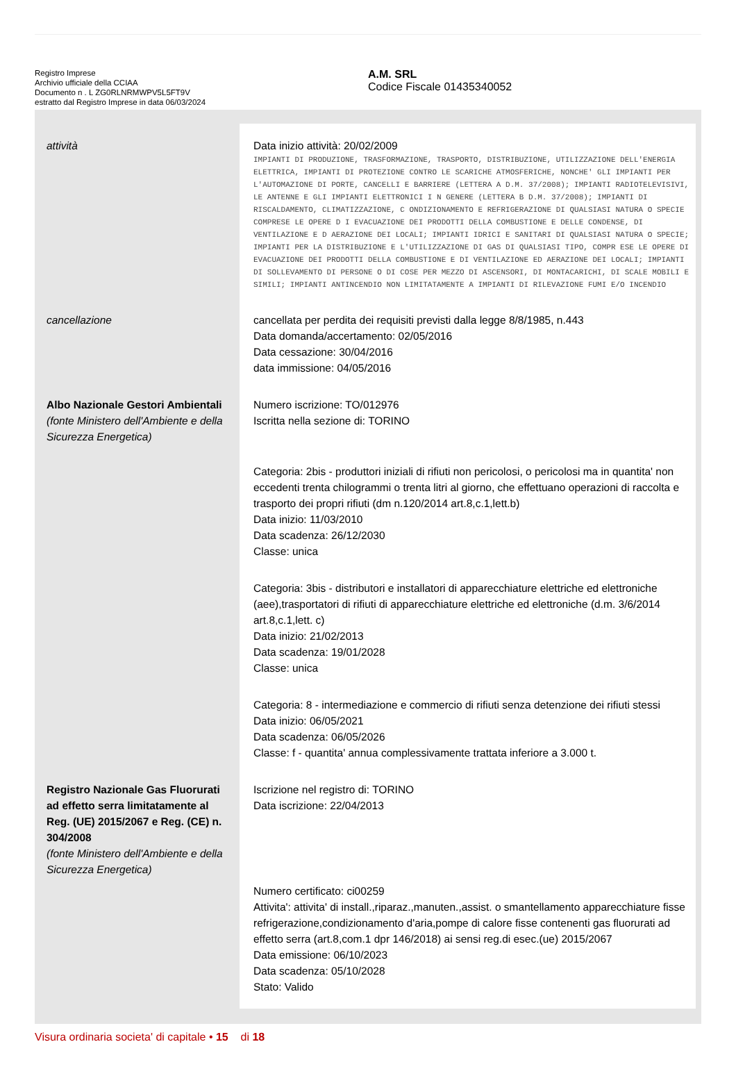Registro Imprese
Archivio ufficiale della CCIAA
Documento n . L ZG0RLNRMWPV5L5FT9V
estratto dal Registro Imprese in data 06/03/2024
A.M. SRL
Codice Fiscale 01435340052
| attività | Data inizio attività: 20/02/2009 IMPIANTI DI PRODUZIONE, TRASFORMAZIONE, TRASPORTO, DISTRIBUZIONE, UTILIZZAZIONE DELL'ENERGIA ELETTRICA, IMPIANTI DI PROTEZIONE CONTRO LE SCARICHE ATMOSFERICHE, NONCHE' GLI IMPIANTI PER L'AUTOMAZIONE DI PORTE, CANCELLI E BARRIERE (LETTERA A D.M. 37/2008); IMPIANTI RADIOTELEVISIVI, LE ANTENNE E GLI IMPIANTI ELETTRONICI I N GENERE (LETTERA B D.M. 37/2008); IMPIANTI DI RISCALDAMENTO, CLIMATIZZAZIONE, C ONDIZIONAMENTO E REFRIGERAZIONE DI QUALSIASI NATURA O SPECIE COMPRESE LE OPERE D I EVACUAZIONE DEI PRODOTTI DELLA COMBUSTIONE E DELLE CONDENSE, DI VENTILAZIONE E D AERAZIONE DEI LOCALI; IMPIANTI IDRICI E SANITARI DI QUALSIASI NATURA O SPECIE; IMPIANTI PER LA DISTRIBUZIONE E L'UTILIZZAZIONE DI GAS DI QUALSIASI TIPO, COMPR ESE LE OPERE DI EVACUAZIONE DEI PRODOTTI DELLA COMBUSTIONE E DI VENTILAZIONE ED AERAZIONE DEI LOCALI; IMPIANTI DI SOLLEVAMENTO DI PERSONE O DI COSE PER MEZZO DI ASCENSORI, DI MONTACARICHI, DI SCALE MOBILI E SIMILI; IMPIANTI ANTINCENDIO NON LIMITATAMENTE A IMPIANTI DI RILEVAZIONE FUMI E/O INCENDIO |
| cancellazione | cancellata per perdita dei requisiti previsti dalla legge 8/8/1985, n.443 Data domanda/accertamento: 02/05/2016 Data cessazione: 30/04/2016 data immissione: 04/05/2016 |
| Albo Nazionale Gestori Ambientali (fonte Ministero dell'Ambiente e della Sicurezza Energetica) | Numero iscrizione: TO/012976 Iscritta nella sezione di: TORINO Categoria: 2bis - produttori iniziali di rifiuti non pericolosi, o pericolosi ma in quantita' non eccedenti trenta chilogrammi o trenta litri al giorno, che effettuano operazioni di raccolta e trasporto dei propri rifiuti (dm n.120/2014 art.8,c.1,lett.b) Data inizio: 11/03/2010 Data scadenza: 26/12/2030 Classe: unica Categoria: 3bis - distributori e installatori di apparecchiature elettriche ed elettroniche (aee),trasportatori di rifiuti di apparecchiature elettriche ed elettroniche (d.m. 3/6/2014 art.8,c.1,lett. c) Data inizio: 21/02/2013 Data scadenza: 19/01/2028 Classe: unica Categoria: 8 - intermediazione e commercio di rifiuti senza detenzione dei rifiuti stessi Data inizio: 06/05/2021 Data scadenza: 06/05/2026 Classe: f - quantita' annua complessivamente trattata inferiore a 3.000 t. |
| Registro Nazionale Gas Fluorurati ad effetto serra limitatamente al Reg. (UE) 2015/2067 e Reg. (CE) n. 304/2008 (fonte Ministero dell'Ambiente e della Sicurezza Energetica) | Iscrizione nel registro di: TORINO Data iscrizione: 22/04/2013 Numero certificato: ci00259 Attivita': attivita' di install.,riparaz.,manuten.,assist. o smantellamento apparecchiature fisse refrigerazione,condizionamento d'aria,pompe di calore fisse contenenti gas fluorurati ad effetto serra (art.8,com.1 dpr 146/2018) ai sensi reg.di esec.(ue) 2015/2067 Data emissione: 06/10/2023 Data scadenza: 05/10/2028 Stato: Valido |
Visura ordinaria societa' di capitale • 15 di 18